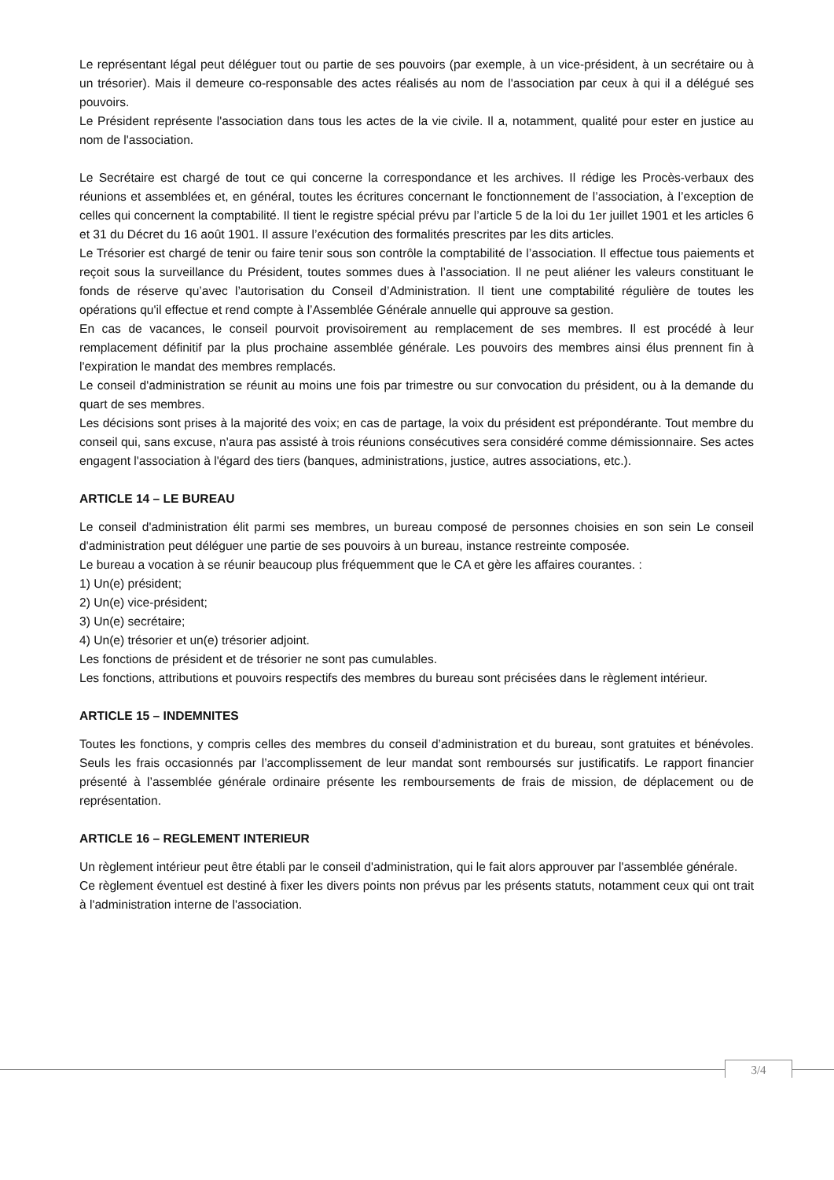Le représentant légal peut déléguer tout ou partie de ses pouvoirs (par exemple, à un vice-président, à un secrétaire ou à un trésorier). Mais il demeure co-responsable des actes réalisés au nom de l'association par ceux à qui il a délégué ses pouvoirs.
Le Président représente l'association dans tous les actes de la vie civile. Il a, notamment, qualité pour ester en justice au nom de l'association.
Le Secrétaire est chargé de tout ce qui concerne la correspondance et les archives. Il rédige les Procès-verbaux des réunions et assemblées et, en général, toutes les écritures concernant le fonctionnement de l’association, à l’exception de celles qui concernent la comptabilité. Il tient le registre spécial prévu par l’article 5 de la loi du 1er juillet 1901 et les articles 6 et 31 du Décret du 16 août 1901. Il assure l’exécution des formalités prescrites par les dits articles.
Le Trésorier est chargé de tenir ou faire tenir sous son contrôle la comptabilité de l’association. Il effectue tous paiements et reçoit sous la surveillance du Président, toutes sommes dues à l’association. Il ne peut aliéner les valeurs constituant le fonds de réserve qu’avec l’autorisation du Conseil d’Administration. Il tient une comptabilité régulière de toutes les opérations qu'il effectue et rend compte à l’Assemblée Générale annuelle qui approuve sa gestion.
En cas de vacances, le conseil pourvoit provisoirement au remplacement de ses membres. Il est procédé à leur remplacement définitif par la plus prochaine assemblée générale. Les pouvoirs des membres ainsi élus prennent fin à l'expiration le mandat des membres remplacés.
Le conseil d'administration se réunit au moins une fois par trimestre ou sur convocation du président, ou à la demande du quart de ses membres.
Les décisions sont prises à la majorité des voix; en cas de partage, la voix du président est prépondérante. Tout membre du conseil qui, sans excuse, n'aura pas assisté à trois réunions consécutives sera considéré comme démissionnaire. Ses actes engagent l'association à l'égard des tiers (banques, administrations, justice, autres associations, etc.).
ARTICLE 14 – LE BUREAU
Le conseil d'administration élit parmi ses membres, un bureau composé de personnes choisies en son sein Le conseil d'administration peut déléguer une partie de ses pouvoirs à un bureau, instance restreinte composée.
Le bureau a vocation à se réunir beaucoup plus fréquemment que le CA et gère les affaires courantes. :
1) Un(e) président;
2) Un(e) vice-président;
3) Un(e) secrétaire;
4) Un(e) trésorier et un(e) trésorier adjoint.
Les fonctions de président et de trésorier ne sont pas cumulables.
Les fonctions, attributions et pouvoirs respectifs des membres du bureau sont précisées dans le règlement intérieur.
ARTICLE 15 – INDEMNITES
Toutes les fonctions, y compris celles des membres du conseil d’administration et du bureau, sont gratuites et bénévoles. Seuls les frais occasionnés par l’accomplissement de leur mandat sont remboursés sur justificatifs. Le rapport financier présenté à l’assemblée générale ordinaire présente les remboursements de frais de mission, de déplacement ou de représentation.
ARTICLE 16 – REGLEMENT INTERIEUR
Un règlement intérieur peut être établi par le conseil d'administration, qui le fait alors approuver par l'assemblée générale.
Ce règlement éventuel est destiné à fixer les divers points non prévus par les présents statuts, notamment ceux qui ont trait à l'administration interne de l'association.
3/4